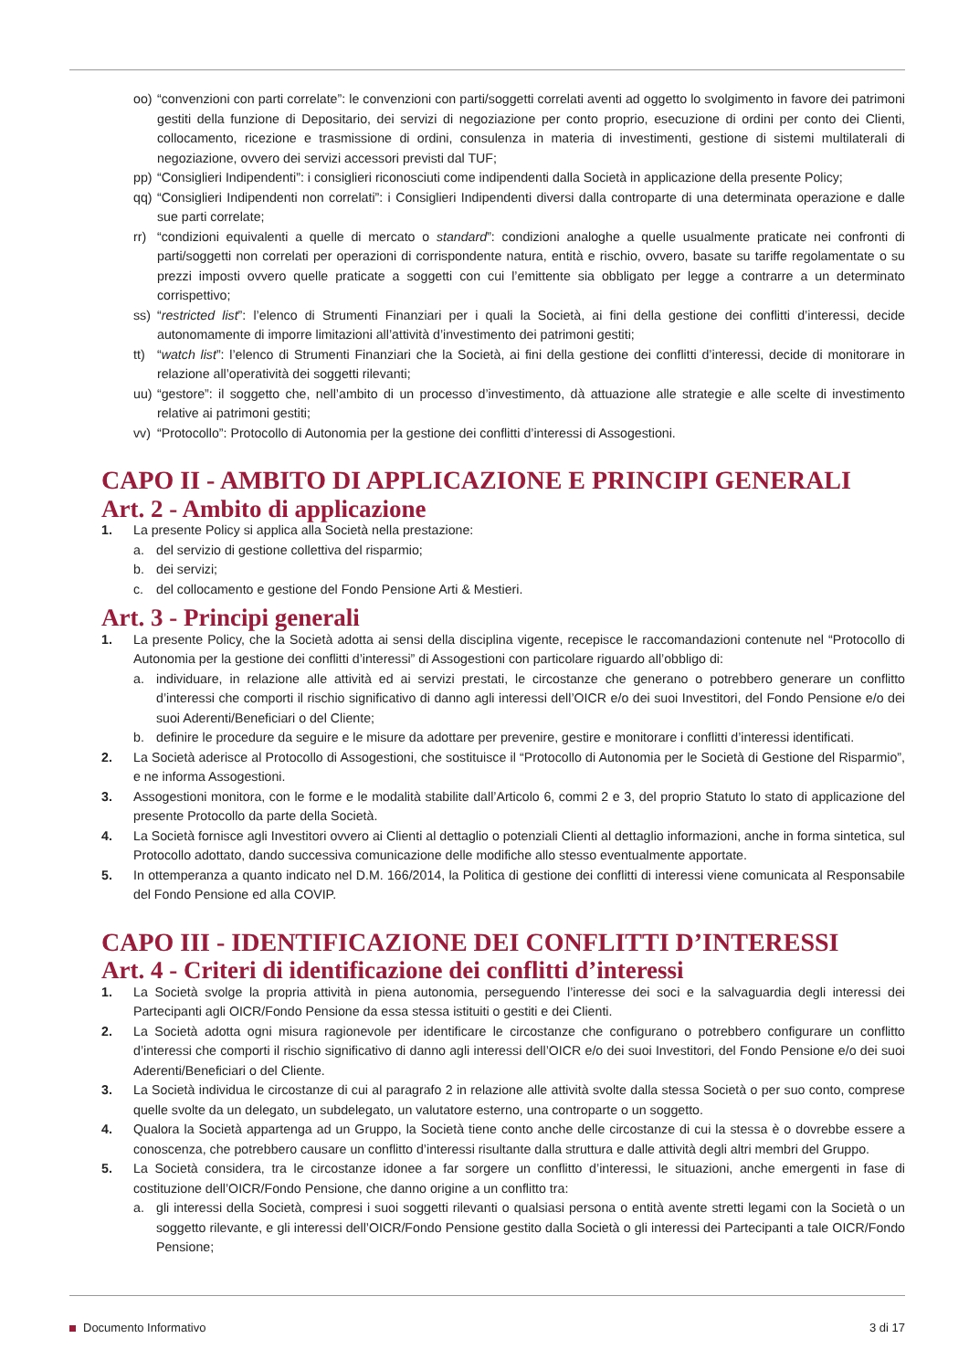oo) “convenzioni con parti correlate”: le convenzioni con parti/soggetti correlati aventi ad oggetto lo svolgimento in favore dei patrimoni gestiti della funzione di Depositario, dei servizi di negoziazione per conto proprio, esecuzione di ordini per conto dei Clienti, collocamento, ricezione e trasmissione di ordini, consulenza in materia di investimenti, gestione di sistemi multilaterali di negoziazione, ovvero dei servizi accessori previsti dal TUF;
pp) “Consiglieri Indipendenti”: i consiglieri riconosciuti come indipendenti dalla Società in applicazione della presente Policy;
qq) “Consiglieri Indipendenti non correlati”: i Consiglieri Indipendenti diversi dalla controparte di una determinata operazione e dalle sue parti correlate;
rr) “condizioni equivalenti a quelle di mercato o standard”: condizioni analoghe a quelle usualmente praticate nei confronti di parti/soggetti non correlati per operazioni di corrispondente natura, entità e rischio, ovvero, basate su tariffe regolamentate o su prezzi imposti ovvero quelle praticate a soggetti con cui l’emittente sia obbligato per legge a contrarre a un determinato corrispettivo;
ss) “restricted list”: l’elenco di Strumenti Finanziari per i quali la Società, ai fini della gestione dei conflitti d’interessi, decide autonomamente di imporre limitazioni all’attività d’investimento dei patrimoni gestiti;
tt) “watch list”: l’elenco di Strumenti Finanziari che la Società, ai fini della gestione dei conflitti d’interessi, decide di monitorare in relazione all’operatività dei soggetti rilevanti;
uu) “gestore”: il soggetto che, nell’ambito di un processo d’investimento, dà attuazione alle strategie e alle scelte di investimento relative ai patrimoni gestiti;
vv) “Protocollo”: Protocollo di Autonomia per la gestione dei conflitti d’interessi di Assogestioni.
CAPO II - AMBITO DI APPLICAZIONE E PRINCIPI GENERALI
Art. 2 - Ambito di applicazione
1. La presente Policy si applica alla Società nella prestazione:
a. del servizio di gestione collettiva del risparmio;
b. dei servizi;
c. del collocamento e gestione del Fondo Pensione Arti & Mestieri.
Art. 3 - Principi generali
1. La presente Policy, che la Società adotta ai sensi della disciplina vigente, recepisce le raccomandazioni contenute nel “Protocollo di Autonomia per la gestione dei conflitti d’interessi” di Assogestioni con particolare riguardo all’obbligo di:
a. individuare, in relazione alle attività ed ai servizi prestati, le circostanze che generano o potrebbero generare un conflitto d’interessi che comporti il rischio significativo di danno agli interessi dell’OICR e/o dei suoi Investitori, del Fondo Pensione e/o dei suoi Aderenti/Beneficiari o del Cliente;
b. definire le procedure da seguire e le misure da adottare per prevenire, gestire e monitorare i conflitti d’interessi identificati.
2. La Società aderisce al Protocollo di Assogestioni, che sostituisce il “Protocollo di Autonomia per le Società di Gestione del Risparmio”, e ne informa Assogestioni.
3. Assogestioni monitora, con le forme e le modalità stabilite dall’Articolo 6, commi 2 e 3, del proprio Statuto lo stato di applicazione del presente Protocollo da parte della Società.
4. La Società fornisce agli Investitori ovvero ai Clienti al dettaglio o potenziali Clienti al dettaglio informazioni, anche in forma sintetica, sul Protocollo adottato, dando successiva comunicazione delle modifiche allo stesso eventualmente apportate.
5. In ottemperanza a quanto indicato nel D.M. 166/2014, la Politica di gestione dei conflitti di interessi viene comunicata al Responsabile del Fondo Pensione ed alla COVIP.
CAPO III - IDENTIFICAZIONE DEI CONFLITTI D’INTERESSI
Art. 4 - Criteri di identificazione dei conflitti d’interessi
1. La Società svolge la propria attività in piena autonomia, perseguendo l’interesse dei soci e la salvaguardia degli interessi dei Partecipanti agli OICR/Fondo Pensione da essa stessa istituiti o gestiti e dei Clienti.
2. La Società adotta ogni misura ragionevole per identificare le circostanze che configurano o potrebbero configurare un conflitto d’interessi che comporti il rischio significativo di danno agli interessi dell’OICR e/o dei suoi Investitori, del Fondo Pensione e/o dei suoi Aderenti/Beneficiari o del Cliente.
3. La Società individua le circostanze di cui al paragrafo 2 in relazione alle attività svolte dalla stessa Società o per suo conto, comprese quelle svolte da un delegato, un subdelegato, un valutatore esterno, una controparte o un soggetto.
4. Qualora la Società appartenga ad un Gruppo, la Società tiene conto anche delle circostanze di cui la stessa è o dovrebbe essere a conoscenza, che potrebbero causare un conflitto d’interessi risultante dalla struttura e dalle attività degli altri membri del Gruppo.
5. La Società considera, tra le circostanze idonee a far sorgere un conflitto d’interessi, le situazioni, anche emergenti in fase di costituzione dell’OICR/Fondo Pensione, che danno origine a un conflitto tra:
a. gli interessi della Società, compresi i suoi soggetti rilevanti o qualsiasi persona o entità avente stretti legami con la Società o un soggetto rilevante, e gli interessi dell’OICR/Fondo Pensione gestito dalla Società o gli interessi dei Partecipanti a tale OICR/Fondo Pensione;
Documento Informativo 3 di 17